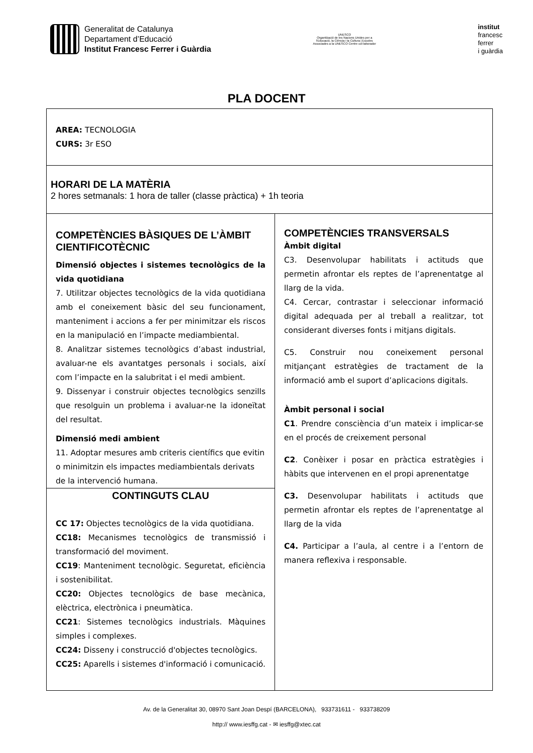Generalitat de Catalunya
Departament d’Educació
Institut Francesc Ferrer i Guàrdia
UNESCO
Organització de les Nacions Unides per a l'Educació, la Ciència i la Cultura | Escoles Associades a la UNESCO Centre col·laborador
institut
francesc
ferrer
i guàrdia
PLA DOCENT
| AREA: TECNOLOGIA CURS: 3r ESO | |
| HORARI DE LA MATÈRIA 2 hores setmanals: 1 hora de taller (classe pràctica) + 1h teoria | |
| COMPETÈNCIES BÀSIQUES DE L’ÀMBIT CIENTIFICOTÈCNIC Dimensió objectes i sistemes tecnològics de la vida quotidiana 7. Utilitzar objectes tecnològics de la vida quotidiana amb el coneixement bàsic del seu funcionament, manteniment i accions a fer per minimitzar els riscos en la manipulació en l’impacte mediambiental. 8. Analitzar sistemes tecnològics d’abast industrial, avaluar-ne els avantatges personals i socials, així com l’impacte en la salubritat i el medi ambient. 9. Dissenyar i construir objectes tecnològics senzills que resolguin un problema i avaluar-ne la idoneïtat del resultat. Dimensió medi ambient 11. Adoptar mesures amb criteris científics que evitin o minimitzin els impactes mediambientals derivats de la intervenció humana. CONTINGUTS CLAU CC 17: Objectes tecnològics de la vida quotidiana. CC18: Mecanismes tecnològics de transmissió i transformació del moviment. CC19 : Manteniment tecnològic. Seguretat, eficiència i sostenibilitat. CC20: Objectes tecnològics de base mecànica, elèctrica, electrònica i pneumàtica. CC21 : Sistemes tecnològics industrials. Màquines simples i complexes. CC24: Disseny i construcció d'objectes tecnològics. CC25: Aparells i sistemes d'informació i comunicació. | COMPETÈNCIES TRANSVERSALS Àmbit digital C3. Desenvolupar habilitats i actituds que permetin afrontar els reptes de l’aprenentatge al llarg de la vida. C4. Cercar, contrastar i seleccionar informació digital adequada per al treball a realitzar, tot considerant diverses fonts i mitjans digitals. C5. Construir nou coneixement personal mitjançant estratègies de tractament de la informació amb el suport d’aplicacions digitals. Àmbit personal i social C1 . Prendre consciència d’un mateix i implicar-se en el procés de creixement personal C2 . Conèixer i posar en pràctica estratègies i hàbits que intervenen en el propi aprenentatge C3. Desenvolupar habilitats i actituds que permetin afrontar els reptes de l’aprenentatge al llarg de la vida C4. Participar a l’aula, al centre i a l’entorn de manera reflexiva i responsable. |
Av. de la Generalitat 30, 08970 Sant Joan Despí (BARCELONA), 933731611 - 933738209
http:// www.iesffg.cat - ✉ iesffg@xtec.cat